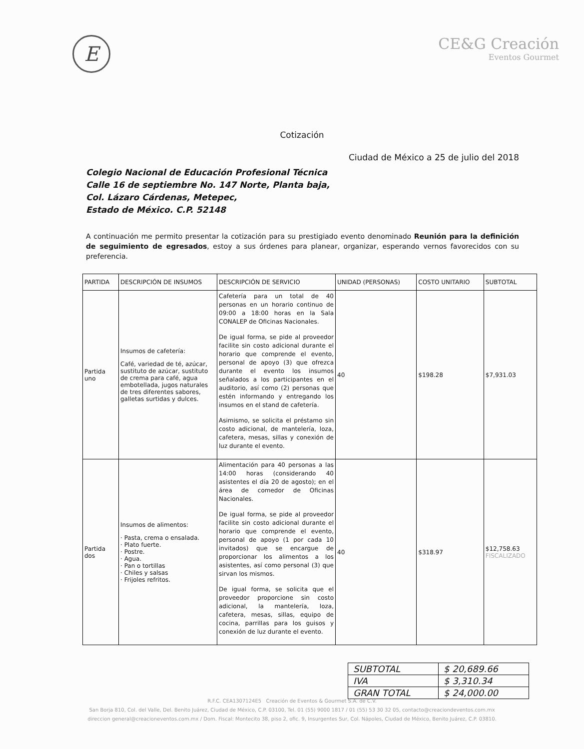E
CE&G Creación
Eventos Gourmet
Cotización
Ciudad de México a 25 de julio del 2018
Colegio Nacional de Educación Profesional Técnica
Calle 16 de septiembre No. 147 Norte, Planta baja,
Col. Lázaro Cárdenas, Metepec,
Estado de México. C.P. 52148
A continuación me permito presentar la cotización para su prestigiado evento denominado Reunión para la definición de seguimiento de egresados, estoy a sus órdenes para planear, organizar, esperando vernos favorecidos con su preferencia.
| PARTIDA | DESCRIPCIÓN DE INSUMOS | DESCRIPCIÓN DE SERVICIO | UNIDAD (PERSONAS) | COSTO UNITARIO | SUBTOTAL |
| --- | --- | --- | --- | --- | --- |
| Partida uno | Insumos de cafetería: Café, variedad de té, azúcar, sustituto de azúcar, sustituto de crema para café, agua embotellada, jugos naturales de tres diferentes sabores, galletas surtidas y dulces. | Cafetería para un total de 40 personas en un horario continuo de 09:00 a 18:00 horas en la Sala CONALEP de Oficinas Nacionales. De igual forma, se pide al proveedor facilite sin costo adicional durante el horario que comprende el evento, personal de apoyo (3) que ofrezca durante el evento los insumos señalados a los participantes en el auditorio, así como (2) personas que estén informando y entregando los insumos en el stand de cafetería. Asimismo, se solicita el préstamo sin costo adicional, de mantelería, loza, cafetera, mesas, sillas y conexión de luz durante el evento. | 40 | $198.28 | $7,931.03 |
| Partida dos | Insumos de alimentos: · Pasta, crema o ensalada. · Plato fuerte. · Postre. · Agua. · Pan o tortillas · Chiles y salsas · Frijoles refritos. | Alimentación para 40 personas a las 14:00 horas (considerando 40 asistentes el día 20 de agosto); en el área de comedor de Oficinas Nacionales. De igual forma, se pide al proveedor facilite sin costo adicional durante el horario que comprende el evento, personal de apoyo (1 por cada 10 invitados) que se encargue de proporcionar los alimentos a los asistentes, así como personal (3) que sirvan los mismos. De igual forma, se solicita que el proveedor proporcione sin costo adicional, la mantelería, loza, cafetera, mesas, sillas, equipo de cocina, parrillas para los guisos y conexión de luz durante el evento. | 40 | $318.97 | $12,758.63 FISCALIZADO |
| SUBTOTAL | $ 20,689.66 |
| IVA | $ 3,310.34 |
| GRAN TOTAL | $ 24,000.00 |
R.F.C. CEA1307124E5 Creación de Eventos & Gourmet S.A. de C.V.
San Borja 810, Col. del Valle, Del. Benito Juárez, Ciudad de México, C.P. 03100, Tel. 01 (55) 9000 1817 / 01 (55) 53 30 32 05, contacto@creacionde­ventos.com.mx
direccion general@creacioneventos.com.mx / Dom. Fiscal: Montecito 38, piso 2, ofic. 9, Insurgentes Sur, Col. Nápoles, Ciudad de México, Benito Juárez, C.P. 03810.